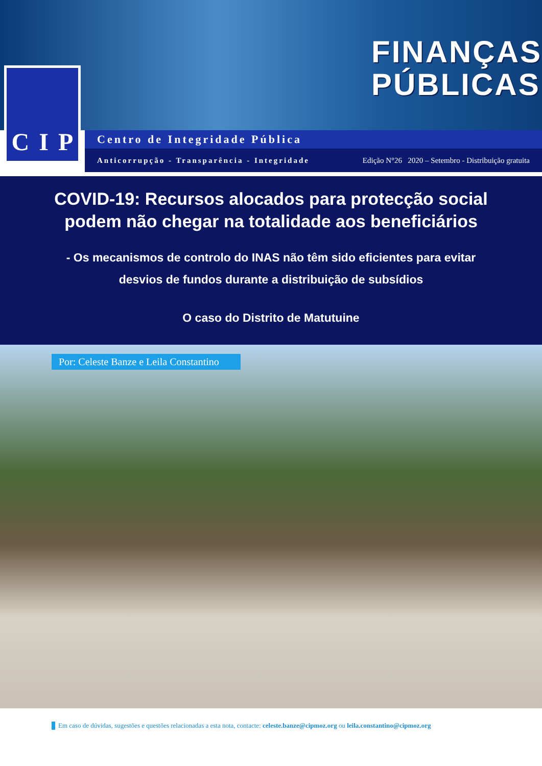FINANÇAS
PÚBLICAS
C I P
Centro de Integridade Pública
Anticorrupção - Transparência - Integridade Edição N°26 2020 – Setembro - Distribuição gratuita
COVID-19: Recursos alocados para protecção social
podem não chegar na totalidade aos beneficiários
- Os mecanismos de controlo do INAS não têm sido eficientes para evitar
desvios de fundos durante a distribuição de subsídios
O caso do Distrito de Matutuine
Por: Celeste Banze e Leila Constantino
Em caso de dúvidas, sugestões e questões relacionadas a esta nota, contacte: celeste.banze@cipmoz.org ou leila.constantino@cipmoz.org